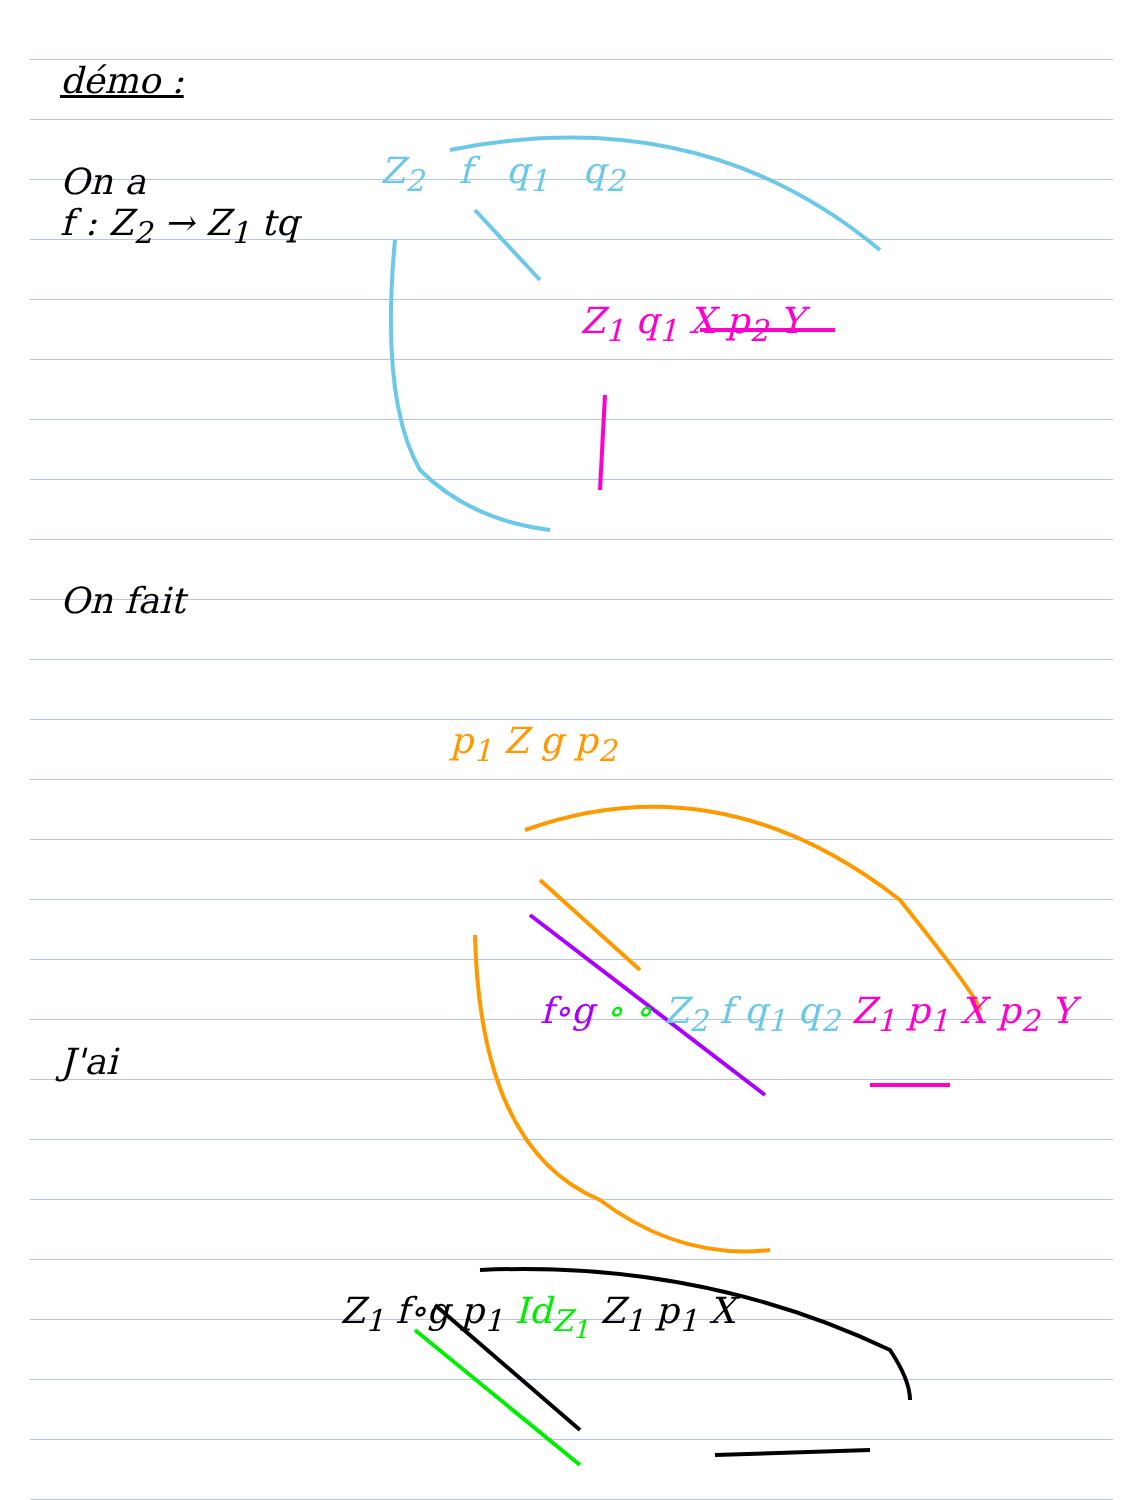démo :
On a
f : Z<sub>2</sub> → Z<sub>1</sub> tq
Z<sub>2</sub> f q<sub>1</sub> q<sub>2</sub>
Z<sub>1</sub> q<sub>1</sub> X p<sub>2</sub> Y
On fait
p<sub>1</sub> Z g p<sub>2</sub>
f∘g ∘ ∘ Z<sub>2</sub> f q<sub>1</sub> q<sub>2</sub> Z<sub>1</sub> p<sub>1</sub> X p<sub>2</sub> Y
J'ai
Z<sub>1</sub> f∘g p<sub>1</sub> Id<sub>Z<sub>1</sub></sub> Z<sub>1</sub> p<sub>1</sub> X